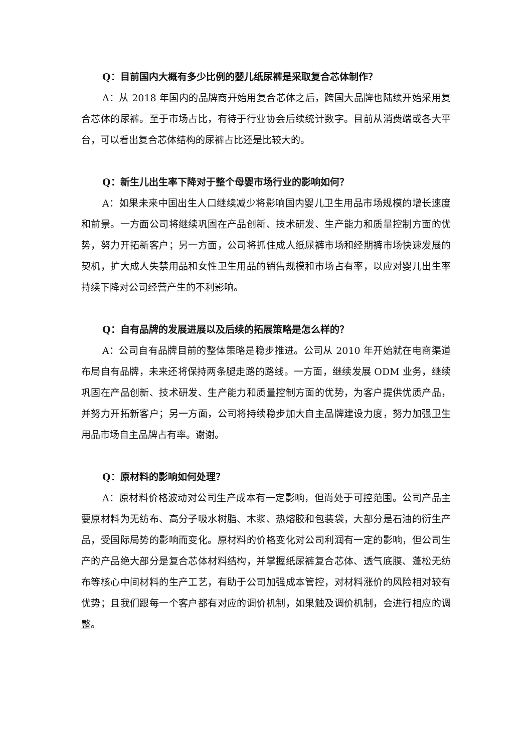Q：目前国内大概有多少比例的婴儿纸尿裤是采取复合芯体制作？
A：从 2018 年国内的品牌商开始用复合芯体之后，跨国大品牌也陆续开始采用复合芯体的尿裤。至于市场占比，有待于行业协会后续统计数字。目前从消费端或各大平台，可以看出复合芯体结构的尿裤占比还是比较大的。
Q：新生儿出生率下降对于整个母婴市场行业的影响如何？
A：如果未来中国出生人口继续减少将影响国内婴儿卫生用品市场规模的增长速度和前景。一方面公司将继续巩固在产品创新、技术研发、生产能力和质量控制方面的优势，努力开拓新客户；另一方面，公司将抓住成人纸尿裤市场和经期裤市场快速发展的契机，扩大成人失禁用品和女性卫生用品的销售规模和市场占有率，以应对婴儿出生率持续下降对公司经营产生的不利影响。
Q：自有品牌的发展进展以及后续的拓展策略是怎么样的？
A：公司自有品牌目前的整体策略是稳步推进。公司从 2010 年开始就在电商渠道布局自有品牌，未来还将保持两条腿走路的路线。一方面，继续发展 ODM 业务，继续巩固在产品创新、技术研发、生产能力和质量控制方面的优势，为客户提供优质产品，并努力开拓新客户；另一方面，公司将持续稳步加大自主品牌建设力度，努力加强卫生用品市场自主品牌占有率。谢谢。
Q：原材料的影响如何处理？
A：原材料价格波动对公司生产成本有一定影响，但尚处于可控范围。公司产品主要原材料为无纺布、高分子吸水树脂、木浆、热熔胶和包装袋，大部分是石油的衍生产品，受国际局势的影响而变化。原材料的价格变化对公司利润有一定的影响，但公司生产的产品绝大部分是复合芯体材料结构，并掌握纸尿裤复合芯体、透气底膜、蓬松无纺布等核心中间材料的生产工艺，有助于公司加强成本管控，对材料涨价的风险相对较有优势；且我们跟每一个客户都有对应的调价机制，如果触及调价机制，会进行相应的调整。